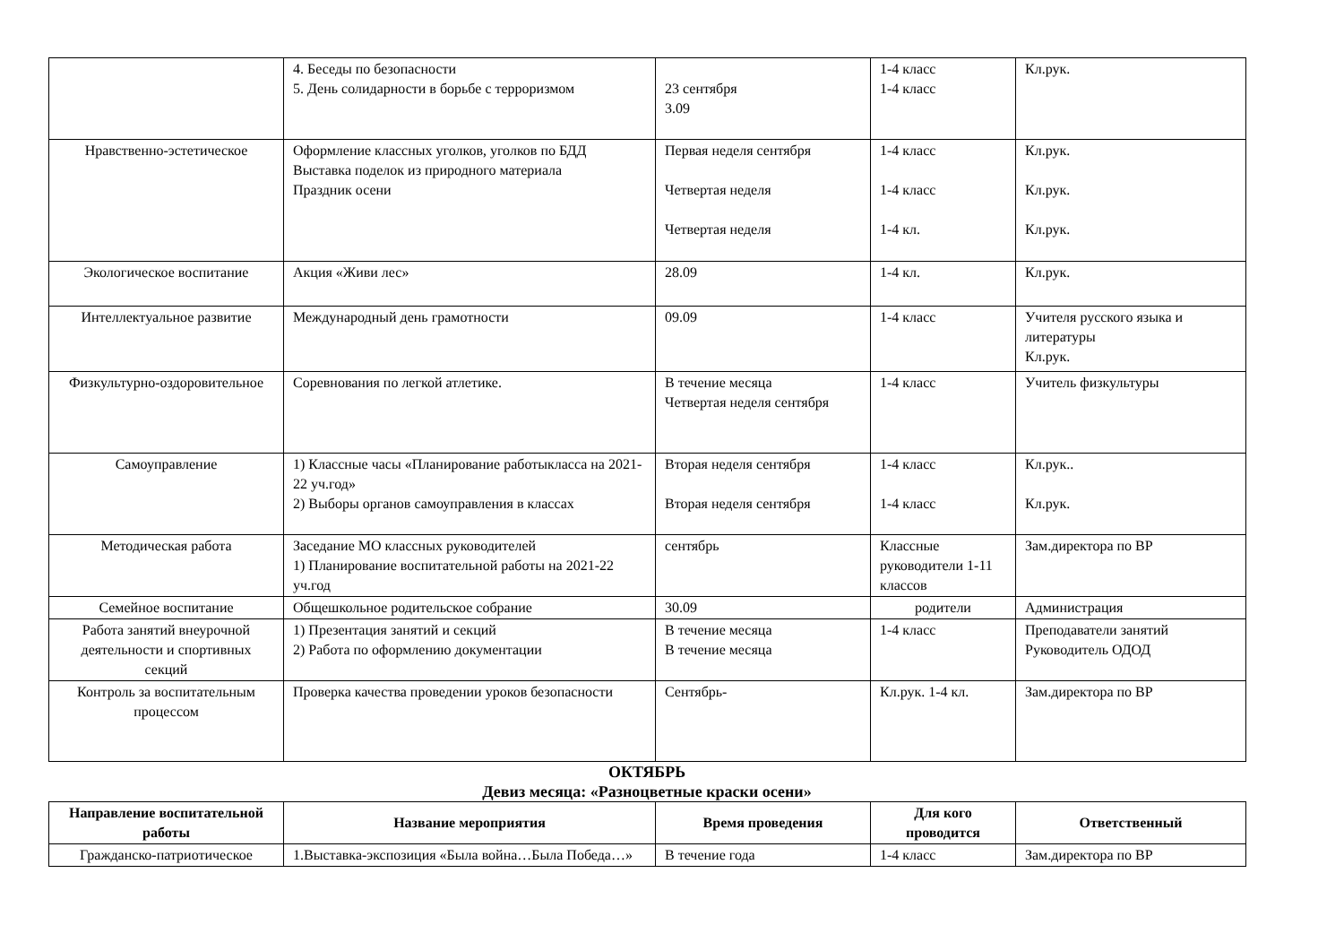| | 4. Беседы по безопасности 5. День солидарности в борьбе с терроризмом | 23 сентября 3.09 | 1-4 класс 1-4 класс | Кл.рук. |
| Нравственно-эстетическое | Оформление классных уголков, уголков по БДД Выставка поделок из природного материала Праздник осени | Первая неделя сентября Четвертая неделя Четвертая неделя | 1-4 класс 1-4 класс 1-4 кл. | Кл.рук. Кл.рук. Кл.рук. |
| Экологическое воспитание | Акция «Живи лес» | 28.09 | 1-4 кл. | Кл.рук. |
| Интеллектуальное развитие | Международный день грамотности | 09.09 | 1-4 класс | Учителя русского языка и литературы Кл.рук. |
| Физкультурно-оздоровительное | Соревнования по легкой атлетике. | В течение месяца Четвертая неделя сентября | 1-4 класс | Учитель физкультуры |
| Самоуправление | 1) Классные часы «Планирование работыкласса на 2021-22 уч.год» 2) Выборы органов самоуправления в классах | Вторая неделя сентября Вторая неделя сентября | 1-4 класс 1-4 класс | Кл.рук.. Кл.рук. |
| Методическая работа | Заседание МО классных руководителей 1) Планирование воспитательной работы на 2021-22 уч.год | сентябрь | Классные руководители 1-11 классов | Зам.директора по ВР |
| Семейное воспитание | Общешкольное родительское собрание | 30.09 | родители | Администрация |
| Работа занятий внеурочной деятельности и спортивных секций | 1) Презентация занятий и секций 2) Работа по оформлению документации | В течение месяца В течение месяца | 1-4 класс | Преподаватели занятий Руководитель ОДОД |
| Контроль за воспитательным процессом | Проверка качества проведении уроков безопасности | Сентябрь- | Кл.рук. 1-4 кл. | Зам.директора по ВР |
ОКТЯБРЬ
Девиз месяца: «Разноцветные краски осени»
| Направление воспитательной работы | Название мероприятия | Время проведения | Для кого проводится | Ответственный |
| --- | --- | --- | --- | --- |
| Гражданско-патриотическое | 1.Выставка-экспозиция «Была война…Была Победа…» | В течение года | 1-4 класс | Зам.директора по ВР |